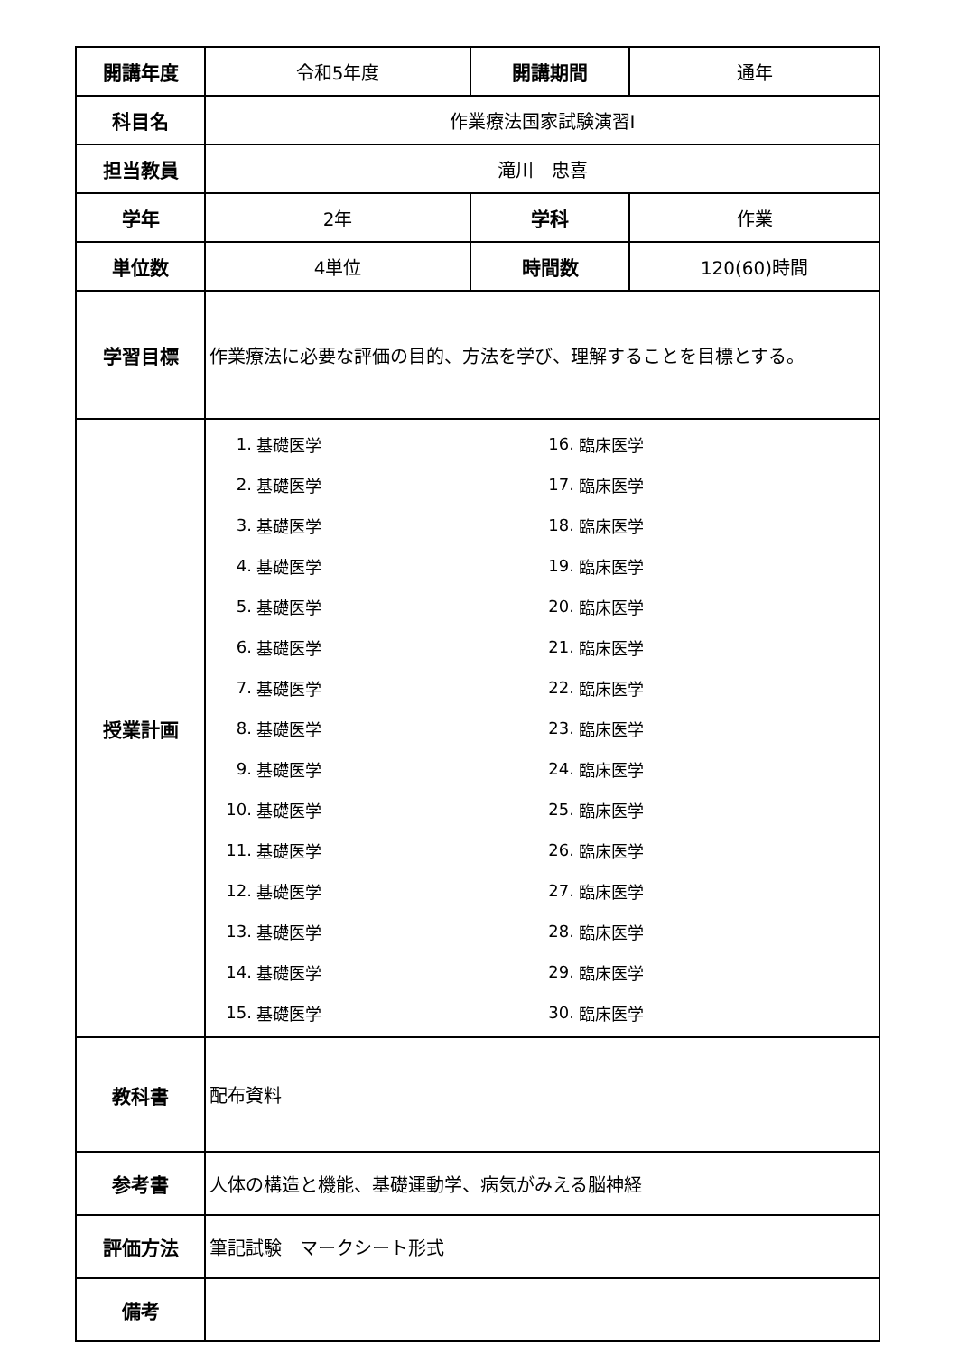| 開講年度 | 令和5年度 | 開講期間 | 通年 |
| 科目名 | 作業療法国家試験演習Ⅰ | | |
| 担当教員 | 滝川 忠喜 | | |
| 学年 | 2年 | 学科 | 作業 |
| 単位数 | 4単位 | 時間数 | 120(60)時間 |
| 学習目標 | 作業療法に必要な評価の目的、方法を学び、理解することを目標とする。 | | |
| 授業計画 | / 1. / 基礎医学 / 16. / 臨床医学 / / 2. / 基礎医学 / 17. / 臨床医学 / / 3. / 基礎医学 / 18. / 臨床医学 / / 4. / 基礎医学 / 19. / 臨床医学 / / 5. / 基礎医学 / 20. / 臨床医学 / / 6. / 基礎医学 / 21. / 臨床医学 / / 7. / 基礎医学 / 22. / 臨床医学 / / 8. / 基礎医学 / 23. / 臨床医学 / / 9. / 基礎医学 / 24. / 臨床医学 / / 10. / 基礎医学 / 25. / 臨床医学 / / 11. / 基礎医学 / 26. / 臨床医学 / / 12. / 基礎医学 / 27. / 臨床医学 / / 13. / 基礎医学 / 28. / 臨床医学 / / 14. / 基礎医学 / 29. / 臨床医学 / / 15. / 基礎医学 / 30. / 臨床医学 / | | |
| 教科書 | 配布資料 | | |
| 参考書 | 人体の構造と機能、基礎運動学、病気がみえる脳神経 | | |
| 評価方法 | 筆記試験 マークシート形式 | | |
| 備考 | | | |